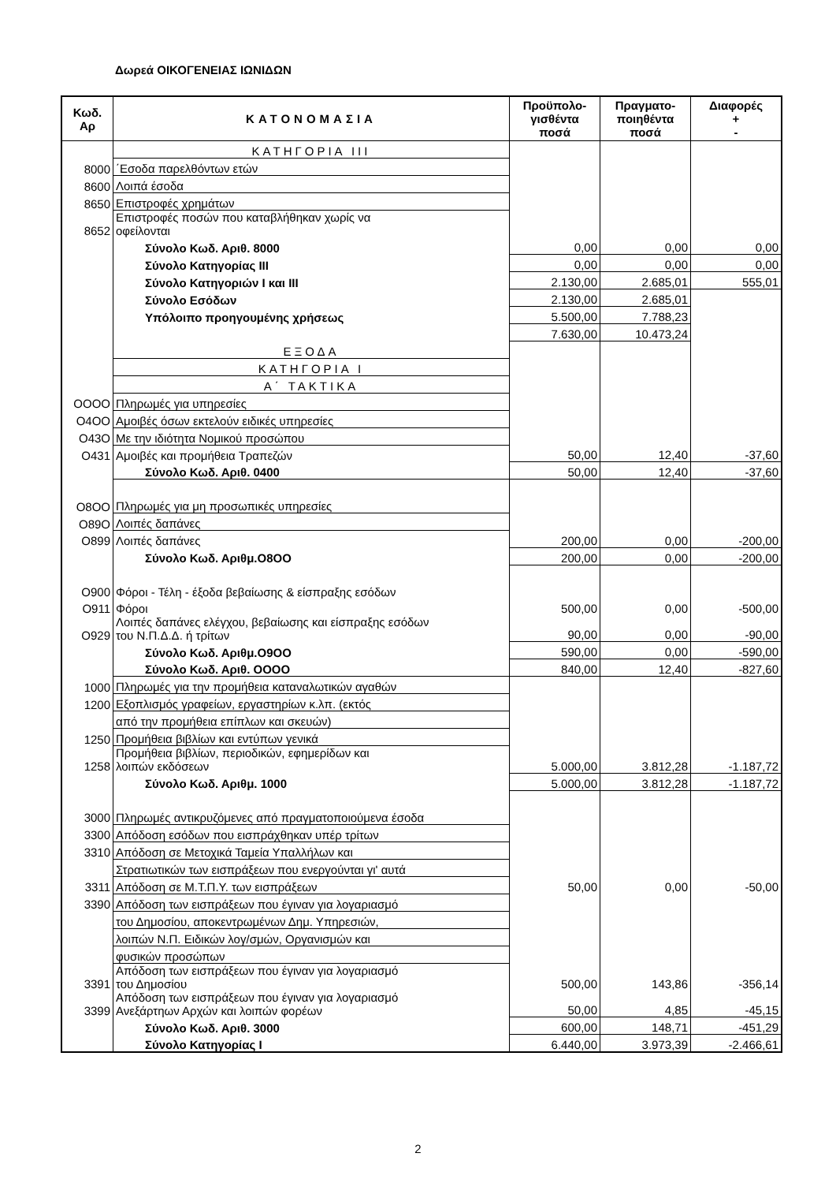Δωρεά ΟΙΚΟΓΕΝΕΙΑΣ ΙΩΝΙΔΩΝ
| Κωδ. Αρ | ΚΑΤΟΝΟΜΑΣΙΑ | Προϋπολο- γισθέντα ποσά | Πραγματο- ποιηθέντα ποσά | Διαφορές + - |
| --- | --- | --- | --- | --- |
| | ΚΑΤΗΓΟΡΙΑ III | | | |
| 8000 | ΄Εσοδα παρελθόντων ετών | | | |
| 8600 | Λοιπά έσοδα | | | |
| 8650 | Επιστροφές χρημάτων | | | |
| 8652 | Επιστροφές ποσών που καταβλήθηκαν χωρίς να οφείλονται | | | |
| | Σύνολο Κωδ. Αριθ. 8000 | 0,00 | 0,00 | 0,00 |
| | Σύνολο Κατηγορίας III | 0,00 | 0,00 | 0,00 |
| | Σύνολο Κατηγοριών I και III | 2.130,00 | 2.685,01 | 555,01 |
| | Σύνολο Εσόδων | 2.130,00 | 2.685,01 | |
| | Υπόλοιπο προηγουμένης χρήσεως | 5.500,00 | 7.788,23 | |
| | | 7.630,00 | 10.473,24 | |
| | ΕΞΟΔΑ | | | |
| | ΚΑΤΗΓΟΡΙΑ I | | | |
| | Α΄ ΤΑΚΤΙΚΑ | | | |
| ΟΟΟΟ | Πληρωμές για υπηρεσίες | | | |
| Ο4ΟΟ | Αμοιβές όσων εκτελούν ειδικές υπηρεσίες | | | |
| Ο43Ο | Με την ιδιότητα Νομικού προσώπου | | | |
| Ο431 | Αμοιβές και προμήθεια Τραπεζών | 50,00 | 12,40 | -37,60 |
| | Σύνολο Κωδ. Αριθ. 0400 | 50,00 | 12,40 | -37,60 |
| Ο8ΟΟ | Πληρωμές για μη προσωπικές υπηρεσίες | | | |
| Ο89Ο | Λοιπές δαπάνες | | | |
| Ο899 | Λοιπές δαπάνες | 200,00 | 0,00 | -200,00 |
| | Σύνολο Κωδ. Αριθμ.Ο8ΟΟ | 200,00 | 0,00 | -200,00 |
| Ο900 | Φόροι - Τέλη - έξοδα βεβαίωσης & είσπραξης εσόδων | | | |
| Ο911 | Φόροι | 500,00 | 0,00 | -500,00 |
| Ο929 | Λοιπές δαπάνες ελέγχου, βεβαίωσης και είσπραξης εσόδων του Ν.Π.Δ.Δ. ή τρίτων | 90,00 | 0,00 | -90,00 |
| | Σύνολο Κωδ. Αριθμ.Ο9ΟΟ | 590,00 | 0,00 | -590,00 |
| | Σύνολο Κωδ. Αριθ. ΟΟΟΟ | 840,00 | 12,40 | -827,60 |
| 1000 | Πληρωμές για την προμήθεια καταναλωτικών αγαθών | | | |
| 1200 | Εξοπλισμός γραφείων, εργαστηρίων κ.λπ. (εκτός | | | |
| | από την προμήθεια επίπλων και σκευών) | | | |
| 1250 | Προμήθεια βιβλίων και εντύπων γενικά | | | |
| 1258 | Προμήθεια βιβλίων, περιοδικών, εφημερίδων και λοιπών εκδόσεων | 5.000,00 | 3.812,28 | -1.187,72 |
| | Σύνολο Κωδ. Αριθμ. 1000 | 5.000,00 | 3.812,28 | -1.187,72 |
| 3000 | Πληρωμές αντικρυζόμενες από πραγματοποιούμενα έσοδα | | | |
| 3300 | Απόδοση εσόδων που εισπράχθηκαν υπέρ τρίτων | | | |
| 3310 | Απόδοση σε Μετοχικά Ταμεία Υπαλλήλων και | | | |
| | Στρατιωτικών των εισπράξεων που ενεργούνται γι' αυτά | | | |
| 3311 | Απόδοση σε Μ.Τ.Π.Υ. των εισπράξεων | 50,00 | 0,00 | -50,00 |
| 3390 | Απόδοση των εισπράξεων που έγιναν για λογαριασμό | | | |
| | του Δημοσίου, αποκεντρωμένων Δημ. Υπηρεσιών, | | | |
| | λοιπών Ν.Π. Ειδικών λογ/σμών, Οργανισμών και | | | |
| | φυσικών προσώπων | | | |
| 3391 | Απόδοση των εισπράξεων που έγιναν για λογαριασμό του Δημοσίου | 500,00 | 143,86 | -356,14 |
| 3399 | Απόδοση των εισπράξεων που έγιναν για λογαριασμό Ανεξάρτηων Αρχών και λοιπών φορέων | 50,00 | 4,85 | -45,15 |
| | Σύνολο Κωδ. Αριθ. 3000 | 600,00 | 148,71 | -451,29 |
| | Σύνολο Κατηγορίας I | 6.440,00 | 3.973,39 | -2.466,61 |
2